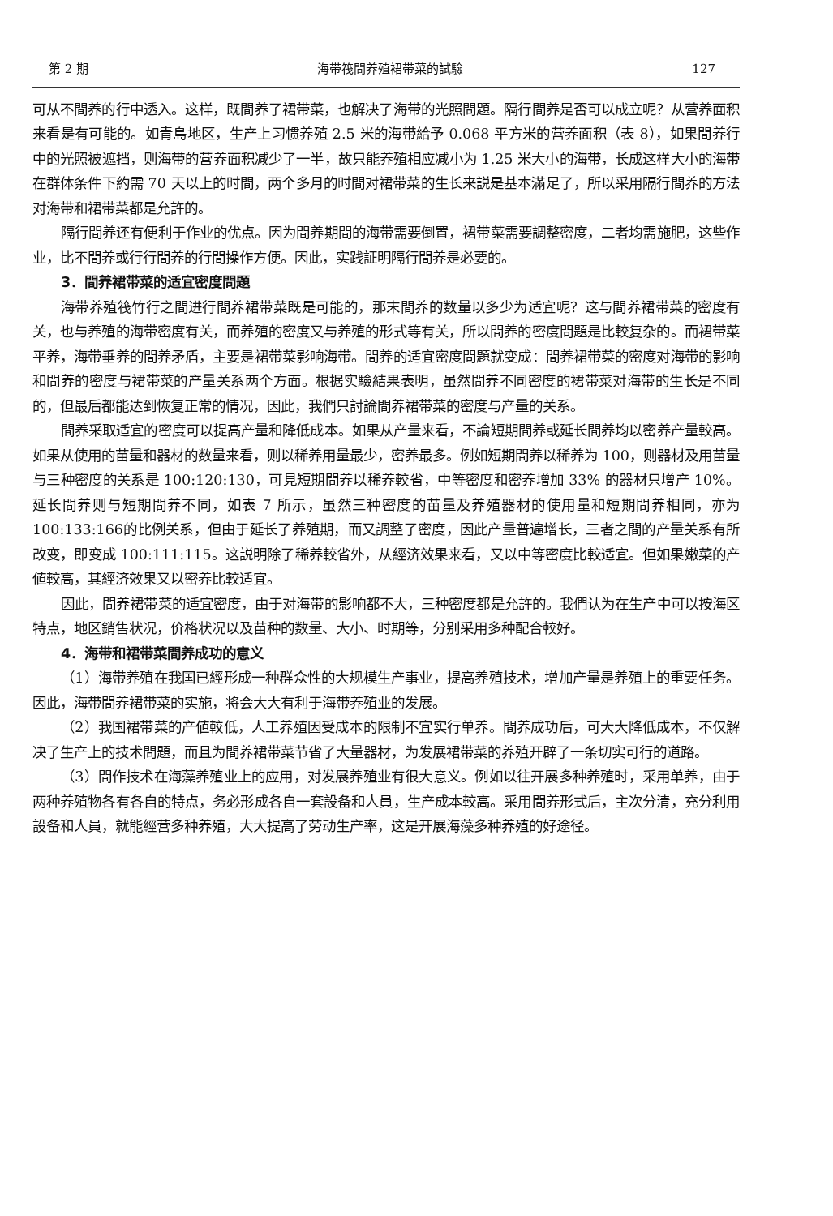第 2 期 海带筏間养殖裙带菜的試驗 127
可从不間养的行中透入。这样，既間养了裙带菜，也解决了海带的光照問題。隔行間养是否可以成立呢？从营养面积来看是有可能的。如青島地区，生产上习惯养殖 2.5 米的海带給予 0.068 平方米的营养面积（表 8），如果間养行中的光照被遮挡，则海带的营养面积减少了一半，故只能养殖相应减小为 1.25 米大小的海带，长成这样大小的海带在群体条件下約需 70 天以上的时間，两个多月的时間对裙带菜的生长来説是基本滿足了，所以采用隔行間养的方法对海带和裙带菜都是允許的。
隔行間养还有便利于作业的优点。因为間养期間的海带需要倒置，裙带菜需要調整密度，二者均需施肥，这些作业，比不間养或行行間养的行間操作方便。因此，实践証明隔行間养是必要的。
3．間养裙带菜的适宜密度問題
海带养殖筏竹行之間进行間养裙带菜既是可能的，那末間养的数量以多少为适宜呢？这与間养裙带菜的密度有关，也与养殖的海带密度有关，而养殖的密度又与养殖的形式等有关，所以間养的密度問題是比較复杂的。而裙带菜平养，海带垂养的間养矛盾，主要是裙带菜影响海带。間养的适宜密度問題就变成：間养裙带菜的密度对海带的影响和間养的密度与裙带菜的产量关系两个方面。根据实驗結果表明，虽然間养不同密度的裙带菜对海带的生长是不同的，但最后都能达到恢复正常的情况，因此，我們只討論間养裙带菜的密度与产量的关系。
間养采取适宜的密度可以提高产量和降低成本。如果从产量来看，不論短期間养或延长間养均以密养产量較高。如果从使用的苗量和器材的数量来看，则以稀养用量最少，密养最多。例如短期間养以稀养为 100，则器材及用苗量与三种密度的关系是 100:120:130，可見短期間养以稀养較省，中等密度和密养增加 33% 的器材只增产 10%。延长間养则与短期間养不同，如表 7 所示，虽然三种密度的苗量及养殖器材的使用量和短期間养相同，亦为100:133:166的比例关系，但由于延长了养殖期，而又調整了密度，因此产量普遍增长，三者之間的产量关系有所改变，即变成 100:111:115。这説明除了稀养較省外，从經济效果来看，又以中等密度比較适宜。但如果嫩菜的产値較高，其經济效果又以密养比較适宜。
因此，間养裙带菜的适宜密度，由于对海带的影响都不大，三种密度都是允許的。我們认为在生产中可以按海区特点，地区銷售状况，价格状况以及苗种的数量、大小、时期等，分别采用多种配合較好。
4．海带和裙带菜間养成功的意义
（1）海带养殖在我国已經形成一种群众性的大规模生产事业，提高养殖技术，增加产量是养殖上的重要任务。因此，海带間养裙带菜的实施，将会大大有利于海带养殖业的发展。
（2）我国裙带菜的产値較低，人工养殖因受成本的限制不宜实行单养。間养成功后，可大大降低成本，不仅解决了生产上的技术問題，而且为間养裙带菜节省了大量器材，为发展裙带菜的养殖开辟了一条切实可行的道路。
（3）間作技术在海藻养殖业上的应用，对发展养殖业有很大意义。例如以往开展多种养殖时，采用单养，由于两种养殖物各有各自的特点，务必形成各自一套設备和人員，生产成本較高。采用間养形式后，主次分清，充分利用設备和人員，就能經营多种养殖，大大提高了劳动生产率，这是开展海藻多种养殖的好途径。